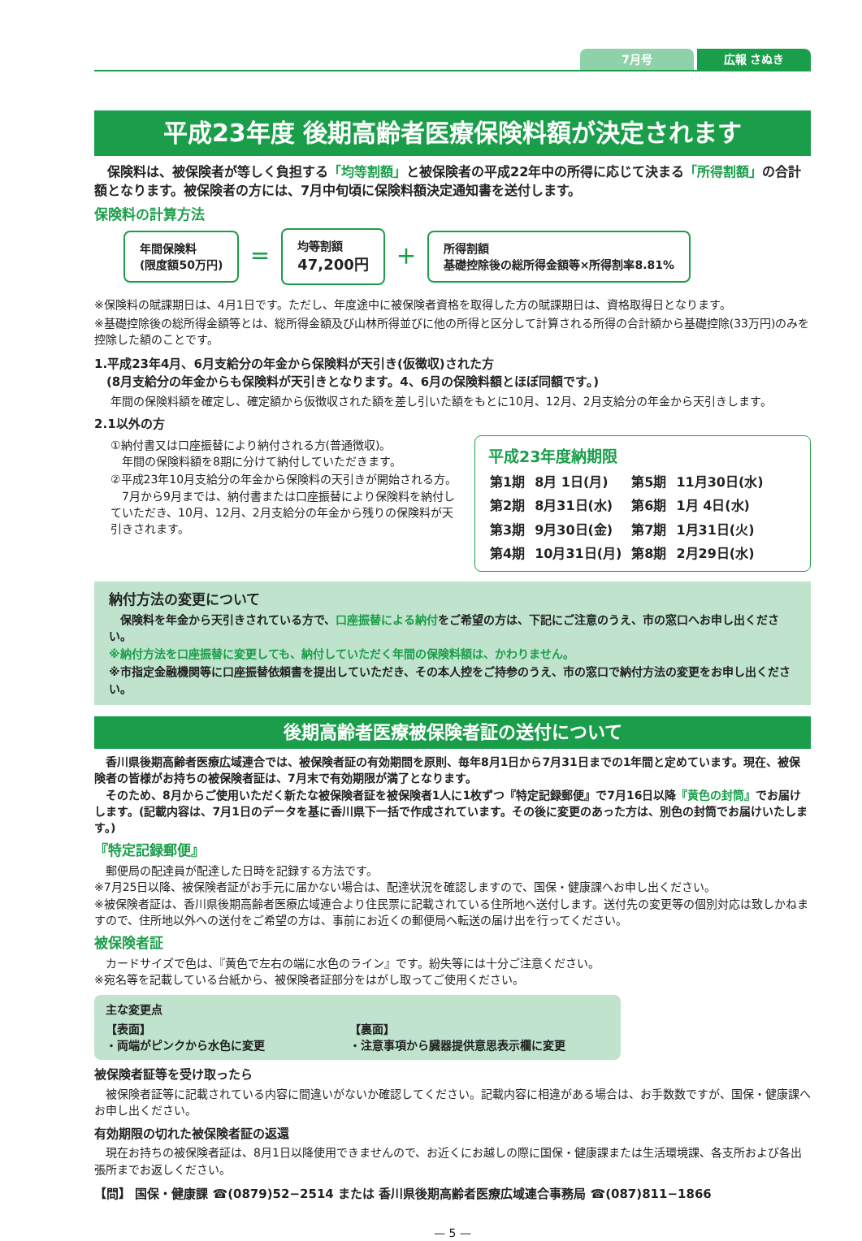7月号 広報 さぬき
平成23年度 後期高齢者医療保険料額が決定されます
　保険料は、被保険者が等しく負担する「均等割額」と被保険者の平成22年中の所得に応じて決まる「所得割額」の合計額となります。被保険者の方には、7月中旬頃に保険料額決定通知書を送付します。
保険料の計算方法
年間保険料
(限度額50万円)
＝
均等割額
47,200円
＋
所得割額
基礎控除後の総所得金額等×所得割率8.81%
※保険料の賦課期日は、4月1日です。ただし、年度途中に被保険者資格を取得した方の賦課期日は、資格取得日となります。
※基礎控除後の総所得金額等とは、総所得金額及び山林所得並びに他の所得と区分して計算される所得の合計額から基礎控除(33万円)のみを控除した額のことです。
1.平成23年4月、6月支給分の年金から保険料が天引き(仮徴収)された方
　(8月支給分の年金からも保険料が天引きとなります。4、6月の保険料額とほぼ同額です。)
年間の保険料額を確定し、確定額から仮徴収された額を差し引いた額をもとに10月、12月、2月支給分の年金から天引きします。
2.1以外の方
①納付書又は口座振替により納付される方(普通徴収)。
　年間の保険料額を8期に分けて納付していただきます。
②平成23年10月支給分の年金から保険料の天引きが開始される方。
　7月から9月までは、納付書または口座振替により保険料を納付していただき、10月、12月、2月支給分の年金から残りの保険料が天引きされます。
平成23年度納期限
| 第1期 | 8月 1日(月) | 第5期 | 11月30日(水) |
| 第2期 | 8月31日(水) | 第6期 | 1月 4日(水) |
| 第3期 | 9月30日(金) | 第7期 | 1月31日(火) |
| 第4期 | 10月31日(月) | 第8期 | 2月29日(水) |
納付方法の変更について
　保険料を年金から天引きされている方で、口座振替による納付をご希望の方は、下記にご注意のうえ、市の窓口へお申し出ください。
※納付方法を口座振替に変更しても、納付していただく年間の保険料額は、かわりません。
※市指定金融機関等に口座振替依頼書を提出していただき、その本人控をご持参のうえ、市の窓口で納付方法の変更をお申し出ください。
後期高齢者医療被保険者証の送付について
　香川県後期高齢者医療広域連合では、被保険者証の有効期間を原則、毎年8月1日から7月31日までの1年間と定めています。現在、被保険者の皆様がお持ちの被保険者証は、7月末で有効期限が満了となります。
　そのため、8月からご使用いただく新たな被保険者証を被保険者1人に1枚ずつ『特定記録郵便』で7月16日以降『黄色の封筒』でお届けします。(記載内容は、7月1日のデータを基に香川県下一括で作成されています。その後に変更のあった方は、別色の封筒でお届けいたします。)
『特定記録郵便』
　郵便局の配達員が配達した日時を記録する方法です。
※7月25日以降、被保険者証がお手元に届かない場合は、配達状況を確認しますので、国保・健康課へお申し出ください。
※被保険者証は、香川県後期高齢者医療広域連合より住民票に記載されている住所地へ送付します。送付先の変更等の個別対応は致しかねますので、住所地以外への送付をご希望の方は、事前にお近くの郵便局へ転送の届け出を行ってください。
被保険者証
　カードサイズで色は、『黄色で左右の端に水色のライン』です。紛失等には十分ご注意ください。
※宛名等を記載している台紙から、被保険者証部分をはがし取ってご使用ください。
主な変更点
【表面】
・両端がピンクから水色に変更
【裏面】
・注意事項から臓器提供意思表示欄に変更
被保険者証等を受け取ったら
　被保険者証等に記載されている内容に間違いがないか確認してください。記載内容に相違がある場合は、お手数数ですが、国保・健康課へお申し出ください。
有効期限の切れた被保険者証の返還
　現在お持ちの被保険者証は、8月1日以降使用できませんので、お近くにお越しの際に国保・健康課または生活環境課、各支所および各出張所までお返しください。
【問】 国保・健康課 ☎(0879)52−2514 または 香川県後期高齢者医療広域連合事務局 ☎(087)811−1866
— 5 —